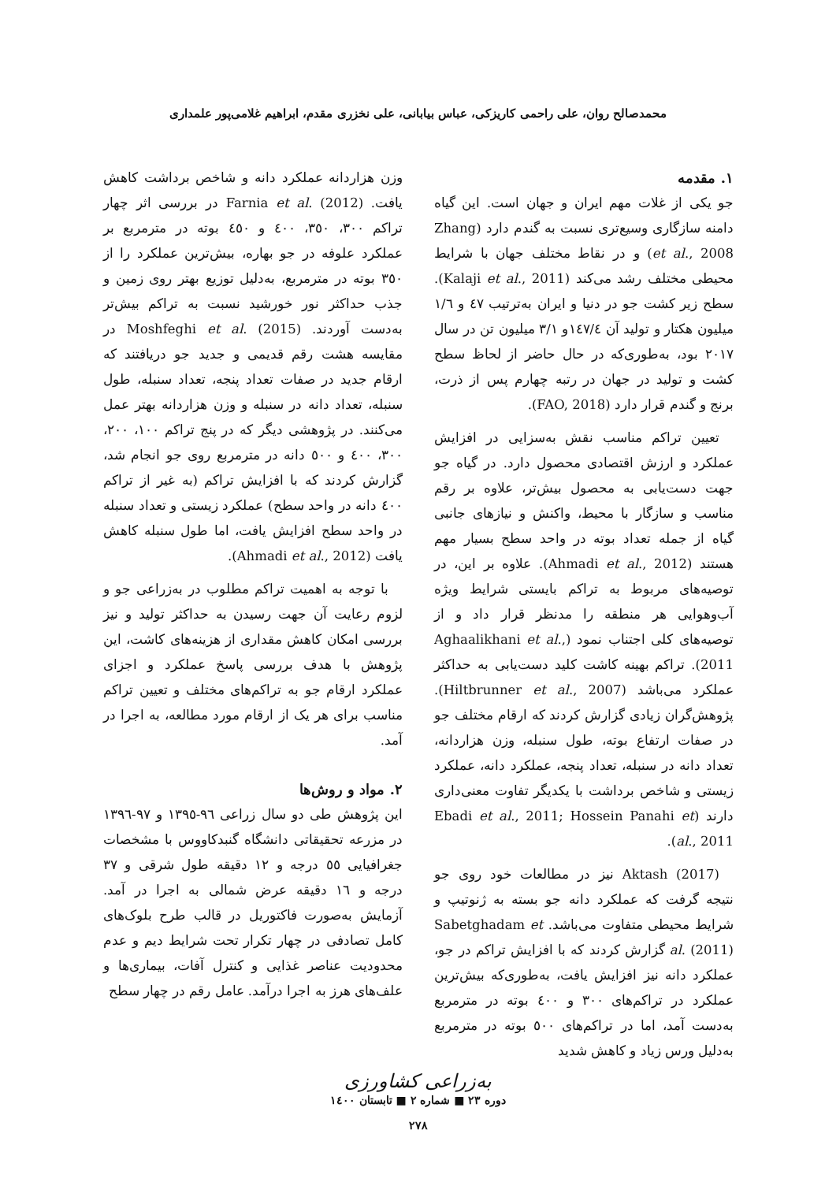محمدصالح روان، علی راحمی کاریزکی، عباس بیابانی، علی نخزری مقدم، ابراهیم غلامی‌پور علمداری
۱. مقدمه
جو یکی از غلات مهم ایران و جهان است. این گیاه دامنه سازگاری وسیع‌تری نسبت به گندم دارد (Zhang et al., 2008) و در نقاط مختلف جهان با شرایط محیطی مختلف رشد می‌کند (Kalaji et al., 2011). سطح زیر کشت جو در دنیا و ایران به‌ترتیب ٤٧ و ١/٦ میلیون هکتار و تولید آن ١٤٧/٤و ٣/١ میلیون تن در سال ٢٠١٧ بود، به‌طوری‌که در حال حاضر از لحاظ سطح کشت و تولید در جهان در رتبه چهارم پس از ذرت، برنج و گندم قرار دارد (FAO, 2018).
تعیین تراکم مناسب نقش به‌سزایی در افزایش عملکرد و ارزش اقتصادی محصول دارد. در گیاه جو جهت دست‌یابی به محصول بیش‌تر، علاوه بر رقم مناسب و سازگار با محیط، واکنش و نیازهای جانبی گیاه از جمله تعداد بوته در واحد سطح بسیار مهم هستند (Ahmadi et al., 2012). علاوه بر این، در توصیه‌های مربوط به تراکم بایستی شرایط ویژه آب‌وهوایی هر منطقه را مدنظر قرار داد و از توصیه‌های کلی اجتناب نمود (Aghaalikhani et al., 2011). تراکم بهینه کاشت کلید دست‌یابی به حداکثر عملکرد می‌باشد (Hiltbrunner et al., 2007). پژوهش‌گران زیادی گزارش کردند که ارقام مختلف جو در صفات ارتفاع بوته، طول سنبله، وزن هزاردانه، تعداد دانه در سنبله، تعداد پنجه، عملکرد دانه، عملکرد زیستی و شاخص برداشت با یکدیگر تفاوت معنی‌داری دارند (Ebadi et al., 2011; Hossein Panahi et al., 2011).
Aktash (2017) نیز در مطالعات خود روی جو نتیجه گرفت که عملکرد دانه جو بسته به ژنوتیپ و شرایط محیطی متفاوت می‌باشد. Sabetghadam et al. (2011) گزارش کردند که با افزایش تراکم در جو، عملکرد دانه نیز افزایش یافت، به‌طوری‌که بیش‌ترین عملکرد در تراکم‌های ٣٠٠ و ٤٠٠ بوته در مترمربع به‌دست آمد، اما در تراکم‌های ٥٠٠ بوته در مترمربع به‌دلیل ورس زیاد و کاهش شدید
وزن هزاردانه عملکرد دانه و شاخص برداشت کاهش یافت. Farnia et al. (2012) در بررسی اثر چهار تراکم ٣٠٠، ٣٥٠، ٤٠٠ و ٤٥٠ بوته در مترمربع بر عملکرد علوفه در جو بهاره، بیش‌ترین عملکرد را از ٣٥٠ بوته در مترمربع، به‌دلیل توزیع بهتر روی زمین و جذب حداکثر نور خورشید نسبت به تراکم بیش‌تر به‌دست آوردند. Moshfeghi et al. (2015) در مقایسه هشت رقم قدیمی و جدید جو دریافتند که ارقام جدید در صفات تعداد پنجه، تعداد سنبله، طول سنبله، تعداد دانه در سنبله و وزن هزاردانه بهتر عمل می‌کنند. در پژوهشی دیگر که در پنج تراکم ١٠٠، ٢٠٠، ٣٠٠، ٤٠٠ و ٥٠٠ دانه در مترمربع روی جو انجام شد، گزارش کردند که با افزایش تراکم (به غیر از تراکم ٤٠٠ دانه در واحد سطح) عملکرد زیستی و تعداد سنبله در واحد سطح افزایش یافت، اما طول سنبله کاهش یافت (Ahmadi et al., 2012).
با توجه به اهمیت تراکم مطلوب در به‌زراعی جو و لزوم رعایت آن جهت رسیدن به حداکثر تولید و نیز بررسی امکان کاهش مقداری از هزینه‌های کاشت، این پژوهش با هدف بررسی پاسخ عملکرد و اجزای عملکرد ارقام جو به تراکم‌های مختلف و تعیین تراکم مناسب برای هر یک از ارقام مورد مطالعه، به اجرا در آمد.
۲. مواد و روش‌ها
این پژوهش طی دو سال زراعی ٩٦-١٣٩٥ و ٩٧-١٣٩٦ در مزرعه تحقیقاتی دانشگاه گنبدکاووس با مشخصات جغرافیایی ٥٥ درجه و ١٢ دقیقه طول شرقی و ٣٧ درجه و ١٦ دقیقه عرض شمالی به اجرا در آمد. آزمایش به‌صورت فاکتوریل در قالب طرح بلوک‌های کامل تصادفی در چهار تکرار تحت شرایط دیم و عدم محدودیت عناصر غذایی و کنترل آفات، بیماری‌ها و علف‌های هرز به اجرا درآمد. عامل رقم در چهار سطح
به‌زراعی کشاورزی
دوره ٢٣ ■ شماره ٢ ■ تابستان ١٤٠٠
٢٧٨